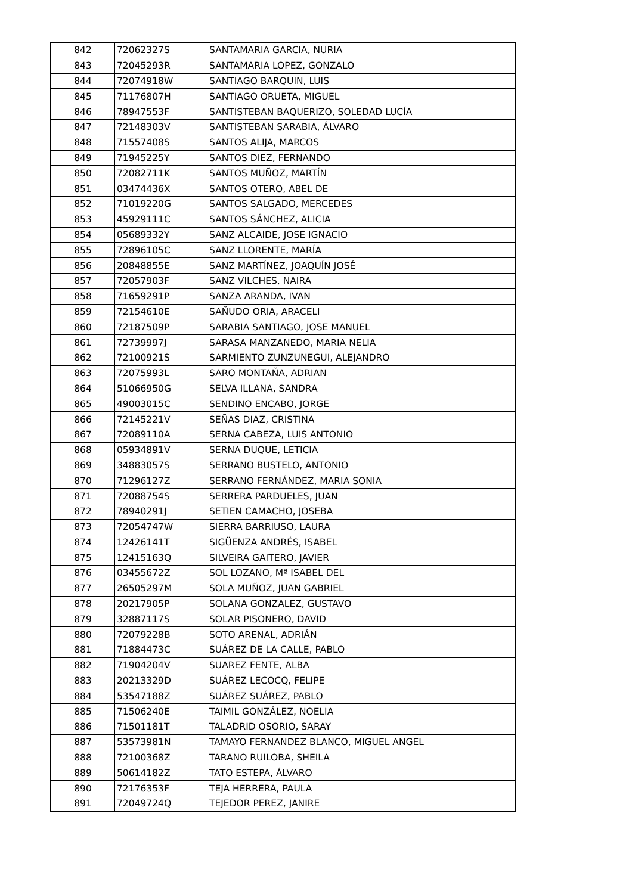| 842 | 72062327S | SANTAMARIA GARCIA, NURIA |
| 843 | 72045293R | SANTAMARIA LOPEZ, GONZALO |
| 844 | 72074918W | SANTIAGO BARQUIN, LUIS |
| 845 | 71176807H | SANTIAGO ORUETA, MIGUEL |
| 846 | 78947553F | SANTISTEBAN BAQUERIZO, SOLEDAD LUCÍA |
| 847 | 72148303V | SANTISTEBAN SARABIA, ÁLVARO |
| 848 | 71557408S | SANTOS ALIJA, MARCOS |
| 849 | 71945225Y | SANTOS DIEZ, FERNANDO |
| 850 | 72082711K | SANTOS MUÑOZ, MARTÍN |
| 851 | 03474436X | SANTOS OTERO, ABEL DE |
| 852 | 71019220G | SANTOS SALGADO, MERCEDES |
| 853 | 45929111C | SANTOS SÁNCHEZ, ALICIA |
| 854 | 05689332Y | SANZ ALCAIDE, JOSE IGNACIO |
| 855 | 72896105C | SANZ LLORENTE, MARÍA |
| 856 | 20848855E | SANZ MARTÍNEZ, JOAQUÍN JOSÉ |
| 857 | 72057903F | SANZ VILCHES, NAIRA |
| 858 | 71659291P | SANZA ARANDA, IVAN |
| 859 | 72154610E | SAÑUDO ORIA, ARACELI |
| 860 | 72187509P | SARABIA SANTIAGO, JOSE MANUEL |
| 861 | 72739997J | SARASA MANZANEDO, MARIA NELIA |
| 862 | 72100921S | SARMIENTO ZUNZUNEGUI, ALEJANDRO |
| 863 | 72075993L | SARO MONTAÑA, ADRIAN |
| 864 | 51066950G | SELVA ILLANA, SANDRA |
| 865 | 49003015C | SENDINO ENCABO, JORGE |
| 866 | 72145221V | SEÑAS DIAZ, CRISTINA |
| 867 | 72089110A | SERNA CABEZA, LUIS ANTONIO |
| 868 | 05934891V | SERNA DUQUE, LETICIA |
| 869 | 34883057S | SERRANO BUSTELO, ANTONIO |
| 870 | 71296127Z | SERRANO FERNÁNDEZ, MARIA SONIA |
| 871 | 72088754S | SERRERA PARDUELES, JUAN |
| 872 | 78940291J | SETIEN CAMACHO, JOSEBA |
| 873 | 72054747W | SIERRA BARRIUSO, LAURA |
| 874 | 12426141T | SIGÜENZA ANDRÉS, ISABEL |
| 875 | 12415163Q | SILVEIRA GAITERO, JAVIER |
| 876 | 03455672Z | SOL LOZANO, Mª ISABEL DEL |
| 877 | 26505297M | SOLA MUÑOZ, JUAN GABRIEL |
| 878 | 20217905P | SOLANA GONZALEZ, GUSTAVO |
| 879 | 32887117S | SOLAR PISONERO, DAVID |
| 880 | 72079228B | SOTO ARENAL, ADRIÁN |
| 881 | 71884473C | SUÁREZ DE LA CALLE, PABLO |
| 882 | 71904204V | SUAREZ FENTE, ALBA |
| 883 | 20213329D | SUÁREZ LECOCQ, FELIPE |
| 884 | 53547188Z | SUÁREZ SUÁREZ, PABLO |
| 885 | 71506240E | TAIMIL GONZÁLEZ, NOELIA |
| 886 | 71501181T | TALADRID OSORIO, SARAY |
| 887 | 53573981N | TAMAYO FERNANDEZ BLANCO, MIGUEL ANGEL |
| 888 | 72100368Z | TARANO RUILOBA, SHEILA |
| 889 | 50614182Z | TATO ESTEPA, ÁLVARO |
| 890 | 72176353F | TEJA HERRERA, PAULA |
| 891 | 72049724Q | TEJEDOR PEREZ, JANIRE |